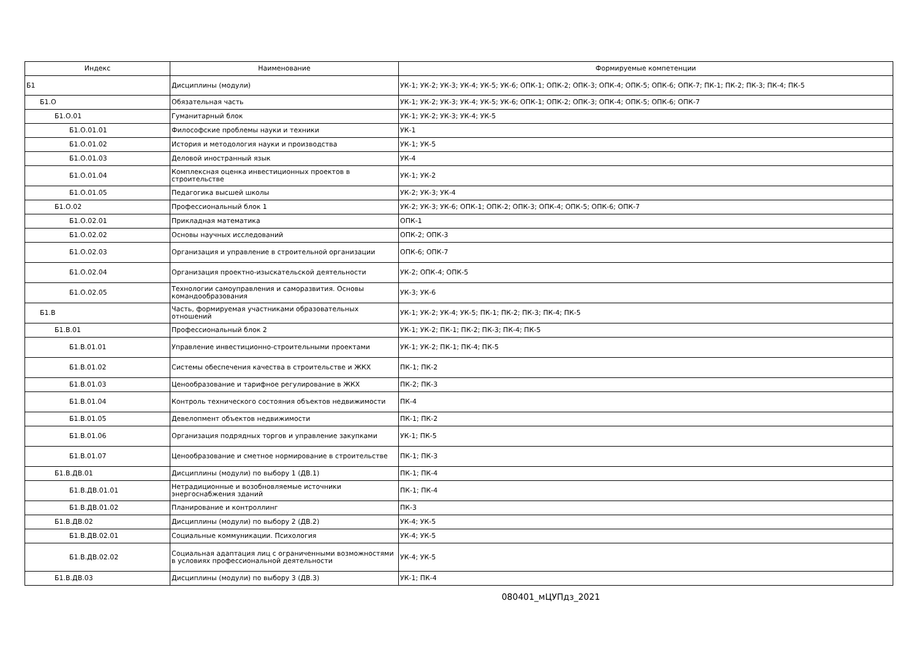| Индекс | Наименование | Формируемые компетенции |
| --- | --- | --- |
| Б1 | Дисциплины (модули) | УК-1; УК-2; УК-3; УК-4; УК-5; УК-6; ОПК-1; ОПК-2; ОПК-3; ОПК-4; ОПК-5; ОПК-6; ОПК-7; ПК-1; ПК-2; ПК-3; ПК-4; ПК-5 |
| Б1.О | Обязательная часть | УК-1; УК-2; УК-3; УК-4; УК-5; УК-6; ОПК-1; ОПК-2; ОПК-3; ОПК-4; ОПК-5; ОПК-6; ОПК-7 |
| Б1.О.01 | Гуманитарный блок | УК-1; УК-2; УК-3; УК-4; УК-5 |
| Б1.О.01.01 | Философские проблемы науки и техники | УК-1 |
| Б1.О.01.02 | История и методология науки и производства | УК-1; УК-5 |
| Б1.О.01.03 | Деловой иностранный язык | УК-4 |
| Б1.О.01.04 | Комплексная оценка инвестиционных проектов в строительстве | УК-1; УК-2 |
| Б1.О.01.05 | Педагогика высшей школы | УК-2; УК-3; УК-4 |
| Б1.О.02 | Профессиональный блок 1 | УК-2; УК-3; УК-6; ОПК-1; ОПК-2; ОПК-3; ОПК-4; ОПК-5; ОПК-6; ОПК-7 |
| Б1.О.02.01 | Прикладная математика | ОПК-1 |
| Б1.О.02.02 | Основы научных исследований | ОПК-2; ОПК-3 |
| Б1.О.02.03 | Организация и управление в строительной организации | ОПК-6; ОПК-7 |
| Б1.О.02.04 | Организация проектно-изыскательской деятельности | УК-2; ОПК-4; ОПК-5 |
| Б1.О.02.05 | Технологии самоуправления и саморазвития. Основы командообразования | УК-3; УК-6 |
| Б1.В | Часть, формируемая участниками образовательных отношений | УК-1; УК-2; УК-4; УК-5; ПК-1; ПК-2; ПК-3; ПК-4; ПК-5 |
| Б1.В.01 | Профессиональный блок 2 | УК-1; УК-2; ПК-1; ПК-2; ПК-3; ПК-4; ПК-5 |
| Б1.В.01.01 | Управление инвестиционно-строительными проектами | УК-1; УК-2; ПК-1; ПК-4; ПК-5 |
| Б1.В.01.02 | Системы обеспечения качества в строительстве и ЖКХ | ПК-1; ПК-2 |
| Б1.В.01.03 | Ценообразование и тарифное регулирование в ЖКХ | ПК-2; ПК-3 |
| Б1.В.01.04 | Контроль технического состояния объектов недвижимости | ПК-4 |
| Б1.В.01.05 | Девелопмент объектов недвижимости | ПК-1; ПК-2 |
| Б1.В.01.06 | Организация подрядных торгов и управление закупками | УК-1; ПК-5 |
| Б1.В.01.07 | Ценообразование и сметное нормирование в строительстве | ПК-1; ПК-3 |
| Б1.В.ДВ.01 | Дисциплины (модули) по выбору 1 (ДВ.1) | ПК-1; ПК-4 |
| Б1.В.ДВ.01.01 | Нетрадиционные и возобновляемые источники энергоснабжения зданий | ПК-1; ПК-4 |
| Б1.В.ДВ.01.02 | Планирование и контроллинг | ПК-3 |
| Б1.В.ДВ.02 | Дисциплины (модули) по выбору 2 (ДВ.2) | УК-4; УК-5 |
| Б1.В.ДВ.02.01 | Социальные коммуникации. Психология | УК-4; УК-5 |
| Б1.В.ДВ.02.02 | Социальная адаптация лиц с ограниченными возможностями в условиях профессиональной деятельности | УК-4; УК-5 |
| Б1.В.ДВ.03 | Дисциплины (модули) по выбору 3 (ДВ.3) | УК-1; ПК-4 |
080401_мЦУПдз_2021